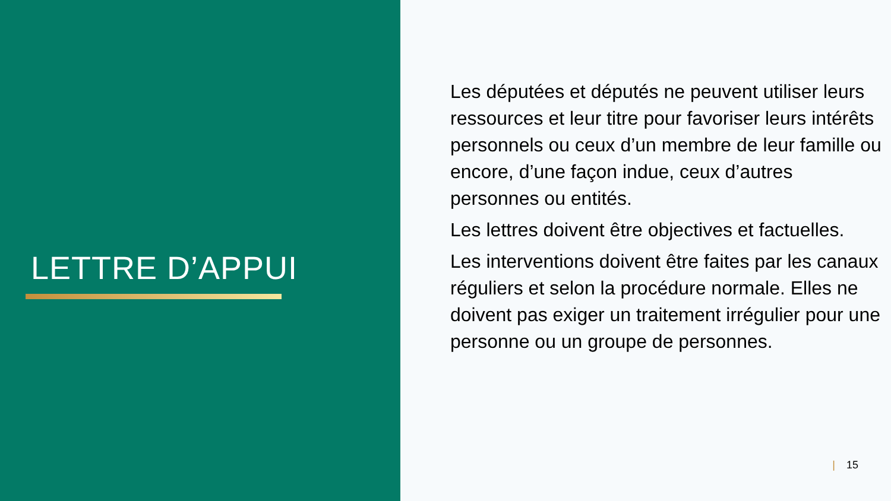LETTRE D’APPUI
Les députées et députés ne peuvent utiliser leurs ressources et leur titre pour favoriser leurs intérêts personnels ou ceux d’un membre de leur famille ou encore, d’une façon indue, ceux d’autres personnes ou entités.
Les lettres doivent être objectives et factuelles.
Les interventions doivent être faites par les canaux réguliers et selon la procédure normale. Elles ne doivent pas exiger un traitement irrégulier pour une personne ou un groupe de personnes.
| 15